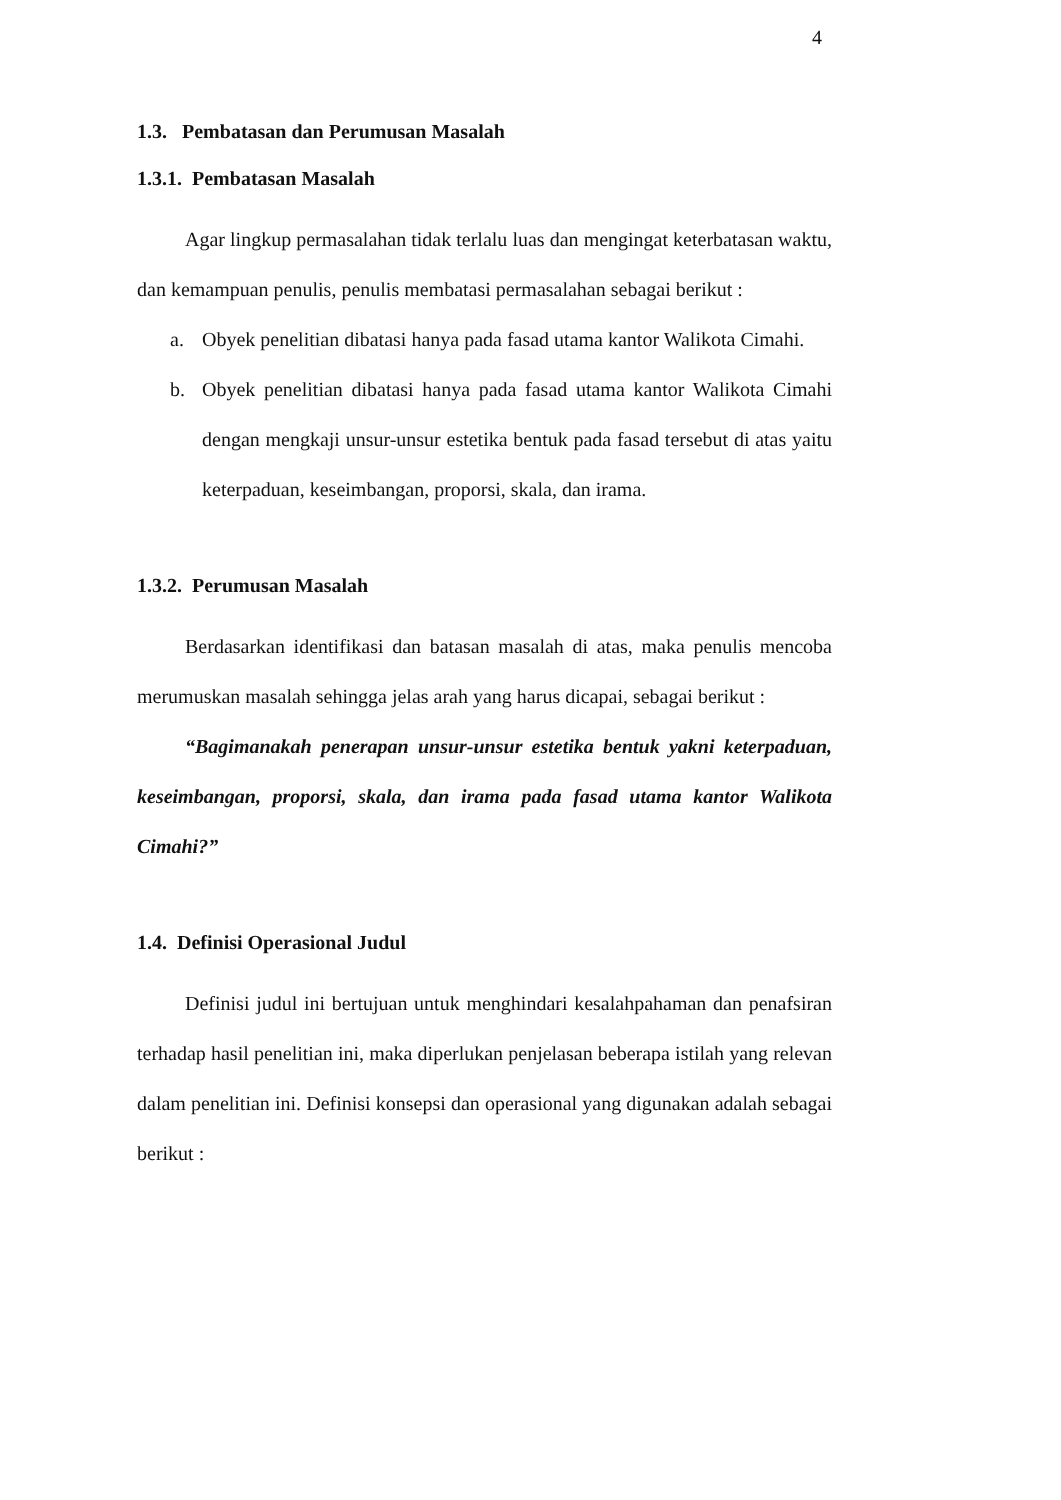4
1.3. Pembatasan dan Perumusan Masalah
1.3.1. Pembatasan Masalah
Agar lingkup permasalahan tidak terlalu luas dan mengingat keterbatasan waktu, dan kemampuan penulis, penulis membatasi permasalahan sebagai berikut :
a.
Obyek penelitian dibatasi hanya pada fasad utama kantor Walikota Cimahi.
b.
Obyek penelitian dibatasi hanya pada fasad utama kantor Walikota Cimahi dengan mengkaji unsur-unsur estetika bentuk pada fasad tersebut di atas yaitu keterpaduan, keseimbangan, proporsi, skala, dan irama.
1.3.2. Perumusan Masalah
Berdasarkan identifikasi dan batasan masalah di atas, maka penulis mencoba merumuskan masalah sehingga jelas arah yang harus dicapai, sebagai berikut :
“Bagimanakah penerapan unsur-unsur estetika bentuk yakni keterpaduan, keseimbangan, proporsi, skala, dan irama pada fasad utama kantor Walikota Cimahi?”
1.4. Definisi Operasional Judul
Definisi judul ini bertujuan untuk menghindari kesalahpahaman dan penafsiran terhadap hasil penelitian ini, maka diperlukan penjelasan beberapa istilah yang relevan dalam penelitian ini. Definisi konsepsi dan operasional yang digunakan adalah sebagai berikut :